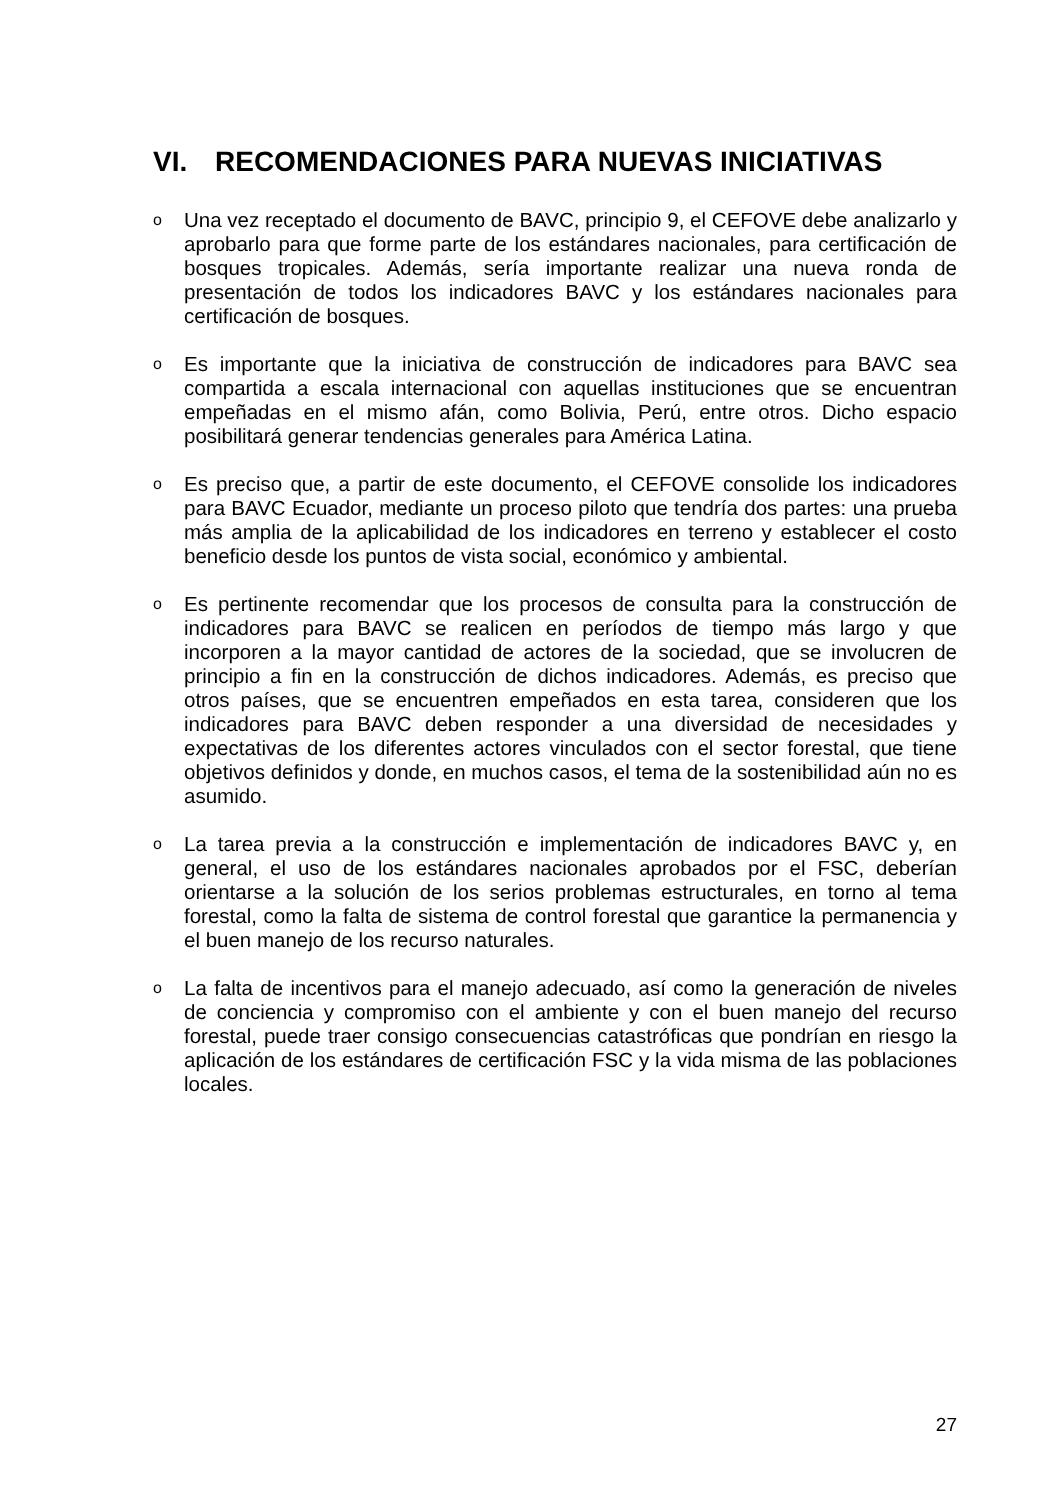VI. RECOMENDACIONES PARA NUEVAS INICIATIVAS
o
Una vez receptado el documento de BAVC, principio 9, el CEFOVE debe analizarlo y aprobarlo para que forme parte de los estándares nacionales, para certificación de bosques tropicales. Además, sería importante realizar una nueva ronda de presentación de todos los indicadores BAVC y los estándares nacionales para certificación de bosques.
o
Es importante que la iniciativa de construcción de indicadores para BAVC sea compartida a escala internacional con aquellas instituciones que se encuentran empeñadas en el mismo afán, como Bolivia, Perú, entre otros. Dicho espacio posibilitará generar tendencias generales para América Latina.
o
Es preciso que, a partir de este documento, el CEFOVE consolide los indicadores para BAVC Ecuador, mediante un proceso piloto que tendría dos partes: una prueba más amplia de la aplicabilidad de los indicadores en terreno y establecer el costo beneficio desde los puntos de vista social, económico y ambiental.
o
Es pertinente recomendar que los procesos de consulta para la construcción de indicadores para BAVC se realicen en períodos de tiempo más largo y que incorporen a la mayor cantidad de actores de la sociedad, que se involucren de principio a fin en la construcción de dichos indicadores. Además, es preciso que otros países, que se encuentren empeñados en esta tarea, consideren que los indicadores para BAVC deben responder a una diversidad de necesidades y expectativas de los diferentes actores vinculados con el sector forestal, que tiene objetivos definidos y donde, en muchos casos, el tema de la sostenibilidad aún no es asumido.
o
La tarea previa a la construcción e implementación de indicadores BAVC y, en general, el uso de los estándares nacionales aprobados por el FSC, deberían orientarse a la solución de los serios problemas estructurales, en torno al tema forestal, como la falta de sistema de control forestal que garantice la permanencia y el buen manejo de los recurso naturales.
o
La falta de incentivos para el manejo adecuado, así como la generación de niveles de conciencia y compromiso con el ambiente y con el buen manejo del recurso forestal, puede traer consigo consecuencias catastróficas que pondrían en riesgo la aplicación de los estándares de certificación FSC y la vida misma de las poblaciones locales.
27